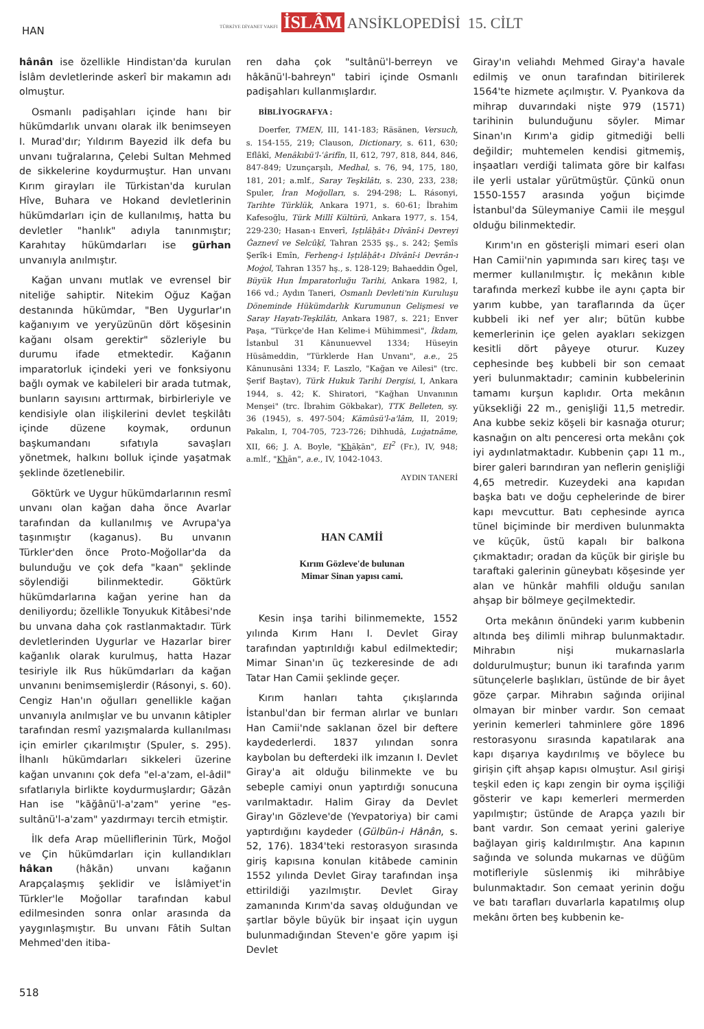HAN
TÜRKİYE DİYANET VAKFI İSLÂM ANSİKLOPEDİSİ 15. CİLT
hânân ise özellikle Hindistan'da kurulan İslâm devletlerinde askerî bir makamın adı olmuştur.
Osmanlı padişahları içinde hanı bir hükümdarlık unvanı olarak ilk benimseyen I. Murad'dır; Yıldırım Bayezid ilk defa bu unvanı tuğralarına, Çelebi Sultan Mehmed de sikkelerine koydurmuştur. Han unvanı Kırım girayları ile Türkistan'da kurulan Hîve, Buhara ve Hokand devletlerinin hükümdarları için de kullanılmış, hatta bu devletler "hanlık" adıyla tanınmıştır; Karahıtay hükümdarları ise gürhan unvanıyla anılmıştır.
Kağan unvanı mutlak ve evrensel bir niteliğe sahiptir. Nitekim Oğuz Kağan destanında hükümdar, "Ben Uygurlar'ın kağanıyım ve yeryüzünün dört köşesinin kağanı olsam gerektir" sözleriyle bu durumu ifade etmektedir. Kağanın imparatorluk içindeki yeri ve fonksiyonu bağlı oymak ve kabileleri bir arada tutmak, bunların sayısını arttırmak, birbirleriyle ve kendisiyle olan ilişkilerini devlet teşkilâtı içinde düzene koymak, ordunun başkumandanı sıfatıyla savaşları yönetmek, halkını bolluk içinde yaşatmak şeklinde özetlenebilir.
Göktürk ve Uygur hükümdarlarının resmî unvanı olan kağan daha önce Avarlar tarafından da kullanılmış ve Avrupa'ya taşınmıştır (kaganus). Bu unvanın Türkler'den önce Proto-Moğollar'da da bulunduğu ve çok defa "kaan" şeklinde söylendiği bilinmektedir. Göktürk hükümdarlarına kağan yerine han da deniliyordu; özellikle Tonyukuk Kitâbesi'nde bu unvana daha çok rastlanmaktadır. Türk devletlerinden Uygurlar ve Hazarlar birer kağanlık olarak kurulmuş, hatta Hazar tesiriyle ilk Rus hükümdarları da kağan unvanını benimsemişlerdir (Rásonyi, s. 60). Cengiz Han'ın oğulları genellikle kağan unvanıyla anılmışlar ve bu unvanın kâtipler tarafından resmî yazışmalarda kullanılması için emirler çıkarılmıştır (Spuler, s. 295). İlhanlı hükümdarları sikkeleri üzerine kağan unvanını çok defa "el-a'zam, el-âdil" sıfatlarıyla birlikte koydurmuşlardır; Gāzân Han ise "kāğânü'l-a'zam" yerine "es-sultânü'l-a'zam" yazdırmayı tercih etmiştir.
İlk defa Arap müelliflerinin Türk, Moğol ve Çin hükümdarları için kullandıkları hâkan (hâkān) unvanı kağanın Arapçalaşmış şeklidir ve İslâmiyet'in Türkler'le Moğollar tarafından kabul edilmesinden sonra onlar arasında da yaygınlaşmıştır. Bu unvanı Fâtih Sultan Mehmed'den itiba-
ren daha çok "sultânü'l-berreyn ve hâkānü'l-bahreyn" tabiri içinde Osmanlı padişahları kullanmışlardır.
BİBLİYOGRAFYA :
Doerfer, TMEN, III, 141-183; Räsänen, Versuch, s. 154-155, 219; Clauson, Dictionary, s. 611, 630; Eflâkî, Menâkıbü'l-ʿârifîn, II, 612, 797, 818, 844, 846, 847-849; Uzunçarşılı, Medhal, s. 76, 94, 175, 180, 181, 201; a.mlf., Saray Teşkilâtı, s. 230, 233, 238; Spuler, İran Moğolları, s. 294-298; L. Rásonyi, Tarihte Türklük, Ankara 1971, s. 60-61; İbrahim Kafesoğlu, Türk Millî Kültürü, Ankara 1977, s. 154, 229-230; Hasan-ı Enverî, Iṣṭılâḥât-ı Dîvânî-i Devreyi Ġaznevî ve Selcûḳî, Tahran 2535 şş., s. 242; Şemîs Şerîk-i Emîn, Ferheng-i Iṣṭılâḥât-ı Dîvânî-i Devrân-ı Moġol, Tahran 1357 hş., s. 128-129; Bahaeddin Ögel, Büyük Hun İmparatorluğu Tarihi, Ankara 1982, I, 166 vd.; Aydın Taneri, Osmanlı Devleti'nin Kuruluşu Döneminde Hükümdarlık Kurumunun Gelişmesi ve Saray Hayatı-Teşkilâtı, Ankara 1987, s. 221; Enver Paşa, "Türkçe'de Han Kelime-i Mühimmesi", İkdam, İstanbul 31 Kânunuevvel 1334; Hüseyin Hüsâmeddin, "Türklerde Han Unvanı", a.e., 25 Kânunusâni 1334; F. Laszlo, "Kağan ve Ailesi" (trc. Şerif Baştav), Türk Hukuk Tarihi Dergisi, I, Ankara 1944, s. 42; K. Shiratori, "Kağhan Unvanının Menşei" (trc. İbrahim Gökbakar), TTK Belleten, sy. 36 (1945), s. 497-504; Kāmûsü'l-a'lâm, II, 2019; Pakalın, I, 704-705, 723-726; Dihhudâ, Luġatnâme, XII, 66; J. A. Boyle, "Khāḳān", EI<sup>2</sup> (Fr.), IV, 948; a.mlf., "Khān", a.e., IV, 1042-1043.
AYDIN TANERİ
HAN CAMİİ
Kırım Gözleve'de bulunan
Mimar Sinan yapısı cami.
Kesin inşa tarihi bilinmemekte, 1552 yılında Kırım Hanı I. Devlet Giray tarafından yaptırıldığı kabul edilmektedir; Mimar Sinan'ın üç tezkeresinde de adı Tatar Han Camii şeklinde geçer.
Kırım hanları tahta çıkışlarında İstanbul'dan bir ferman alırlar ve bunları Han Camii'nde saklanan özel bir deftere kaydederlerdi. 1837 yılından sonra kaybolan bu defterdeki ilk imzanın I. Devlet Giray'a ait olduğu bilinmekte ve bu sebeple camiyi onun yaptırdığı sonucuna varılmaktadır. Halim Giray da Devlet Giray'ın Gözleve'de (Yevpatoriya) bir cami yaptırdığını kaydeder (Gülbün-i Hânân, s. 52, 176). 1834'teki restorasyon sırasında giriş kapısına konulan kitâbede caminin 1552 yılında Devlet Giray tarafından inşa ettirildiği yazılmıştır. Devlet Giray zamanında Kırım'da savaş olduğundan ve şartlar böyle büyük bir inşaat için uygun bulunmadığından Steven'e göre yapım işi Devlet
Giray'ın veliahdı Mehmed Giray'a havale edilmiş ve onun tarafından bitirilerek 1564'te hizmete açılmıştır. V. Pyankova da mihrap duvarındaki nişte 979 (1571) tarihinin bulunduğunu söyler. Mimar Sinan'ın Kırım'a gidip gitmediği belli değildir; muhtemelen kendisi gitmemiş, inşaatları verdiği talimata göre bir kalfası ile yerli ustalar yürütmüştür. Çünkü onun 1550-1557 arasında yoğun biçimde İstanbul'da Süleymaniye Camii ile meşgul olduğu bilinmektedir.
Kırım'ın en gösterişli mimari eseri olan Han Camii'nin yapımında sarı kireç taşı ve mermer kullanılmıştır. İç mekânın kıble tarafında merkezî kubbe ile aynı çapta bir yarım kubbe, yan taraflarında da üçer kubbeli iki nef yer alır; bütün kubbe kemerlerinin içe gelen ayakları sekizgen kesitli dört pâyeye oturur. Kuzey cephesinde beş kubbeli bir son cemaat yeri bulunmaktadır; caminin kubbelerinin tamamı kurşun kaplıdır. Orta mekânın yüksekliği 22 m., genişliği 11,5 metredir. Ana kubbe sekiz köşeli bir kasnağa oturur; kasnağın on altı penceresi orta mekânı çok iyi aydınlatmaktadır. Kubbenin çapı 11 m., birer galeri barındıran yan neflerin genişliği 4,65 metredir. Kuzeydeki ana kapıdan başka batı ve doğu cephelerinde de birer kapı mevcuttur. Batı cephesinde ayrıca tünel biçiminde bir merdiven bulunmakta ve küçük, üstü kapalı bir balkona çıkmaktadır; oradan da küçük bir girişle bu taraftaki galerinin güneybatı köşesinde yer alan ve hünkâr mahfili olduğu sanılan ahşap bir bölmeye geçilmektedir.
Orta mekânın önündeki yarım kubbenin altında beş dilimli mihrap bulunmaktadır. Mihrabın nişi mukarnaslarla doldurulmuştur; bunun iki tarafında yarım sütunçelerle başlıkları, üstünde de bir âyet göze çarpar. Mihrabın sağında orijinal olmayan bir minber vardır. Son cemaat yerinin kemerleri tahminlere göre 1896 restorasyonu sırasında kapatılarak ana kapı dışarıya kaydırılmış ve böylece bu girişin çift ahşap kapısı olmuştur. Asıl girişi teşkil eden iç kapı zengin bir oyma işçiliği gösterir ve kapı kemerleri mermerden yapılmıştır; üstünde de Arapça yazılı bir bant vardır. Son cemaat yerini galeriye bağlayan giriş kaldırılmıştır. Ana kapının sağında ve solunda mukarnas ve düğüm motifleriyle süslenmiş iki mihrâbiye bulunmaktadır. Son cemaat yerinin doğu ve batı tarafları duvarlarla kapatılmış olup mekânı örten beş kubbenin ke-
518